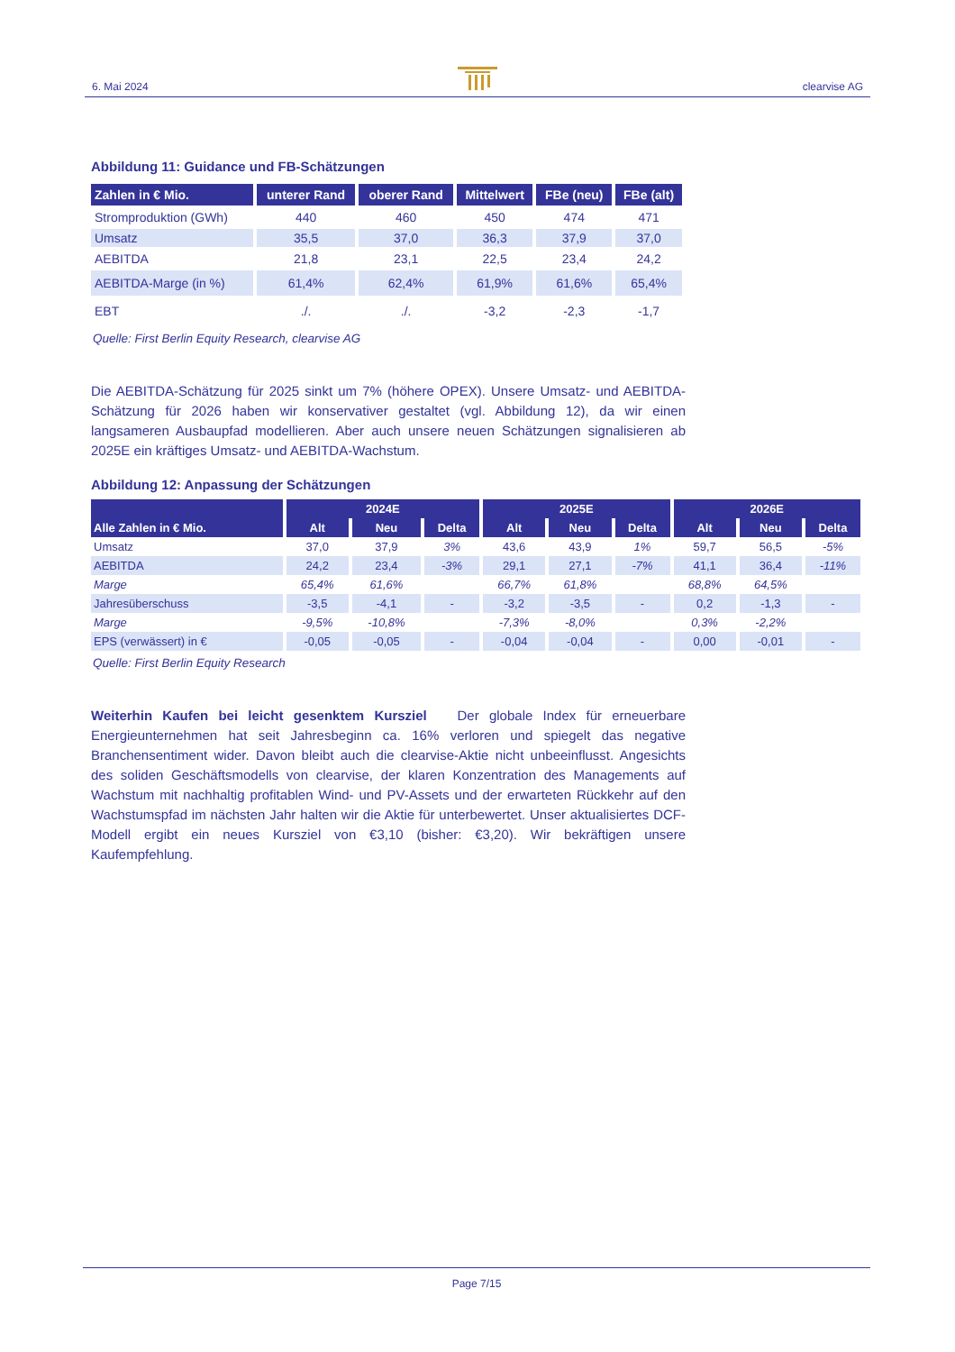6. Mai 2024 clearvise AG
Abbildung 11: Guidance und FB-Schätzungen
| Zahlen in € Mio. | unterer Rand | oberer Rand | Mittelwert | FBe (neu) | FBe (alt) |
| --- | --- | --- | --- | --- | --- |
| Stromproduktion (GWh) | 440 | 460 | 450 | 474 | 471 |
| Umsatz | 35,5 | 37,0 | 36,3 | 37,9 | 37,0 |
| AEBITDA | 21,8 | 23,1 | 22,5 | 23,4 | 24,2 |
| AEBITDA-Marge (in %) | 61,4% | 62,4% | 61,9% | 61,6% | 65,4% |
| EBT | ./. | ./. | -3,2 | -2,3 | -1,7 |
Quelle: First Berlin Equity Research, clearvise AG
Die AEBITDA-Schätzung für 2025 sinkt um 7% (höhere OPEX). Unsere Umsatz- und AEBITDA-Schätzung für 2026 haben wir konservativer gestaltet (vgl. Abbildung 12), da wir einen langsameren Ausbaupfad modellieren. Aber auch unsere neuen Schätzungen signalisieren ab 2025E ein kräftiges Umsatz- und AEBITDA-Wachstum.
Abbildung 12: Anpassung der Schätzungen
| | 2024E | | | 2025E | | | 2026E | | |
| --- | --- | --- | --- | --- | --- | --- | --- | --- | --- |
| Alle Zahlen in € Mio. | Alt | Neu | Delta | Alt | Neu | Delta | Alt | Neu | Delta |
| Umsatz | 37,0 | 37,9 | 3% | 43,6 | 43,9 | 1% | 59,7 | 56,5 | -5% |
| AEBITDA | 24,2 | 23,4 | -3% | 29,1 | 27,1 | -7% | 41,1 | 36,4 | -11% |
| Marge | 65,4% | 61,6% | | 66,7% | 61,8% | | 68,8% | 64,5% | |
| Jahresüberschuss | -3,5 | -4,1 | - | -3,2 | -3,5 | - | 0,2 | -1,3 | - |
| Marge | -9,5% | -10,8% | | -7,3% | -8,0% | | 0,3% | -2,2% | |
| EPS (verwässert) in € | -0,05 | -0,05 | - | -0,04 | -0,04 | - | 0,00 | -0,01 | - |
Quelle: First Berlin Equity Research
Weiterhin Kaufen bei leicht gesenktem Kursziel Der globale Index für erneuerbare Energieunternehmen hat seit Jahresbeginn ca. 16% verloren und spiegelt das negative Branchensentiment wider. Davon bleibt auch die clearvise-Aktie nicht unbeeinflusst. Angesichts des soliden Geschäftsmodells von clearvise, der klaren Konzentration des Managements auf Wachstum mit nachhaltig profitablen Wind- und PV-Assets und der erwarteten Rückkehr auf den Wachstumspfad im nächsten Jahr halten wir die Aktie für unterbewertet. Unser aktualisiertes DCF-Modell ergibt ein neues Kursziel von €3,10 (bisher: €3,20). Wir bekräftigen unsere Kaufempfehlung.
Page 7/15